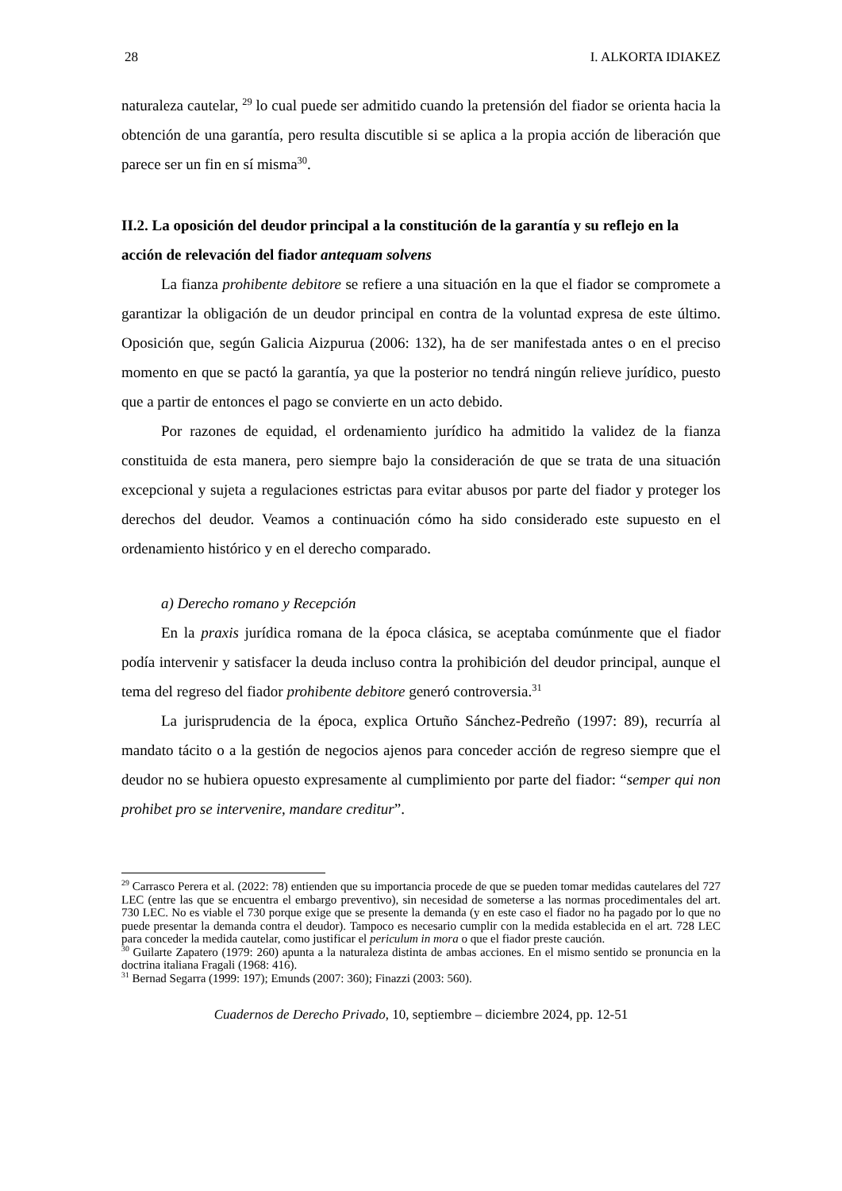28 I. ALKORTA IDIAKEZ
naturaleza cautelar, <sup>29</sup> lo cual puede ser admitido cuando la pretensión del fiador se orienta hacia la obtención de una garantía, pero resulta discutible si se aplica a la propia acción de liberación que parece ser un fin en sí misma<sup>30</sup>.
II.2. La oposición del deudor principal a la constitución de la garantía y su reflejo en la acción de relevación del fiador antequam solvens
La fianza prohibente debitore se refiere a una situación en la que el fiador se compromete a garantizar la obligación de un deudor principal en contra de la voluntad expresa de este último. Oposición que, según Galicia Aizpurua (2006: 132), ha de ser manifestada antes o en el preciso momento en que se pactó la garantía, ya que la posterior no tendrá ningún relieve jurídico, puesto que a partir de entonces el pago se convierte en un acto debido.
Por razones de equidad, el ordenamiento jurídico ha admitido la validez de la fianza constituida de esta manera, pero siempre bajo la consideración de que se trata de una situación excepcional y sujeta a regulaciones estrictas para evitar abusos por parte del fiador y proteger los derechos del deudor. Veamos a continuación cómo ha sido considerado este supuesto en el ordenamiento histórico y en el derecho comparado.
a) Derecho romano y Recepción
En la praxis jurídica romana de la época clásica, se aceptaba comúnmente que el fiador podía intervenir y satisfacer la deuda incluso contra la prohibición del deudor principal, aunque el tema del regreso del fiador prohibente debitore generó controversia.<sup>31</sup>
La jurisprudencia de la época, explica Ortuño Sánchez-Pedreño (1997: 89), recurría al mandato tácito o a la gestión de negocios ajenos para conceder acción de regreso siempre que el deudor no se hubiera opuesto expresamente al cumplimiento por parte del fiador: “semper qui non prohibet pro se intervenire, mandare creditur”.
<sup>29</sup> Carrasco Perera et al. (2022: 78) entienden que su importancia procede de que se pueden tomar medidas cautelares del 727 LEC (entre las que se encuentra el embargo preventivo), sin necesidad de someterse a las normas procedimentales del art. 730 LEC. No es viable el 730 porque exige que se presente la demanda (y en este caso el fiador no ha pagado por lo que no puede presentar la demanda contra el deudor). Tampoco es necesario cumplir con la medida establecida en el art. 728 LEC para conceder la medida cautelar, como justificar el periculum in mora o que el fiador preste caución.
<sup>30</sup> Guilarte Zapatero (1979: 260) apunta a la naturaleza distinta de ambas acciones. En el mismo sentido se pronuncia en la doctrina italiana Fragali (1968: 416).
<sup>31</sup> Bernad Segarra (1999: 197); Emunds (2007: 360); Finazzi (2003: 560).
Cuadernos de Derecho Privado, 10, septiembre – diciembre 2024, pp. 12-51